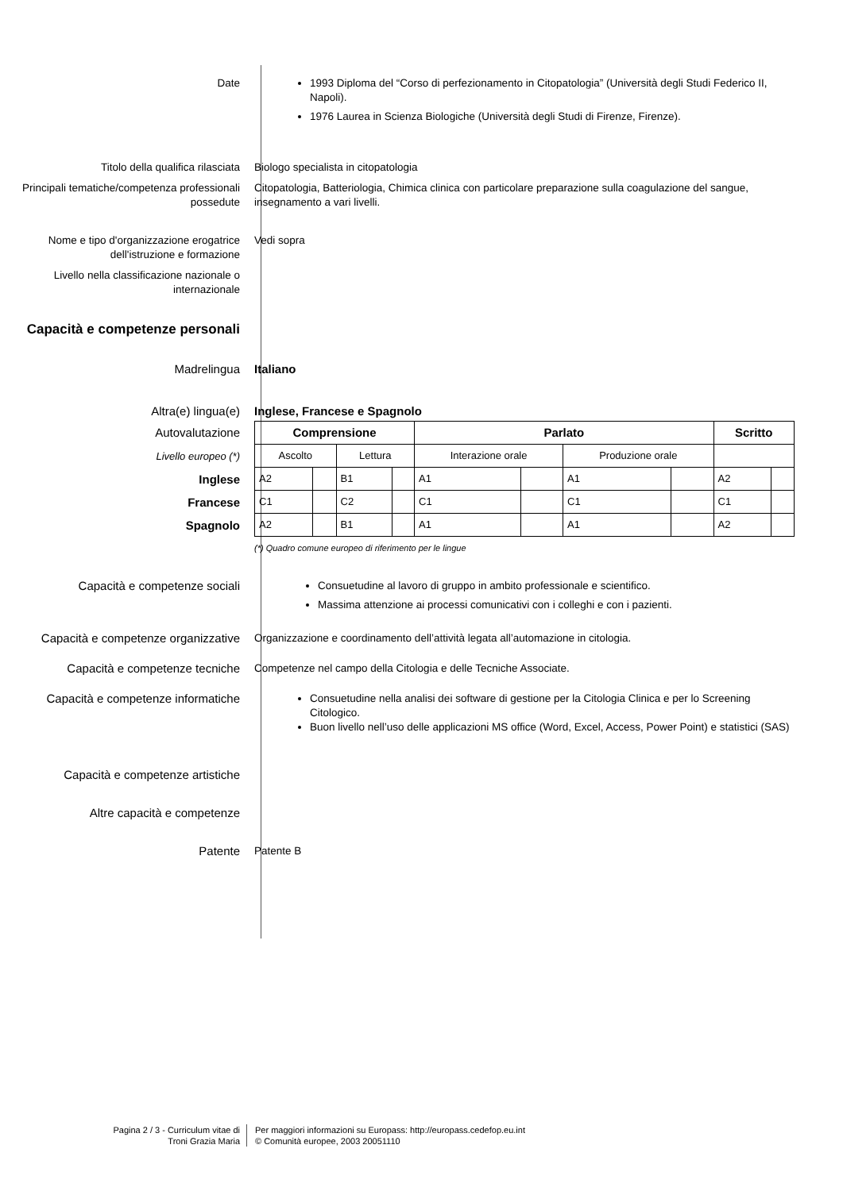Date 1993 Diploma del “Corso di perfezionamento in Citopatologia” (Università degli Studi Federico II, Napoli).
1976 Laurea in Scienza Biologiche (Università degli Studi di Firenze, Firenze).
Titolo della qualifica rilasciata Biologo specialista in citopatologia
Principali tematiche/competenza professionali possedute
Citopatologia, Batteriologia, Chimica clinica con particolare preparazione sulla coagulazione del sangue, insegnamento a vari livelli.
Nome e tipo d'organizzazione erogatrice dell'istruzione e formazione
Vedi sopra
Livello nella classificazione nazionale o internazionale
Capacità e competenze personali
Madrelingua Italiano
Altra(e) lingua(e) Inglese, Francese e Spagnolo
Autovalutazione
Livello europeo (*)
Inglese
Francese
Spagnolo
| Comprensione | | | | Parlato | | | | Scritto | |
| Ascolto | | Lettura | | Interazione orale | | Produzione orale | | | |
| A2 | | B1 | | A1 | | A1 | | A2 | |
| C1 | | C2 | | C1 | | C1 | | C1 | |
| A2 | | B1 | | A1 | | A1 | | A2 | |
(*) Quadro comune europeo di riferimento per le lingue
Capacità e competenze sociali Consuetudine al lavoro di gruppo in ambito professionale e scientifico.
Massima attenzione ai processi comunicativi con i colleghi e con i pazienti.
Capacità e competenze organizzative Organizzazione e coordinamento dell’attività legata all’automazione in citologia.
Capacità e competenze tecniche Competenze nel campo della Citologia e delle Tecniche Associate.
Capacità e competenze informatiche Consuetudine nella analisi dei software di gestione per la Citologia Clinica e per lo Screening Citologico.
Buon livello nell’uso delle applicazioni MS office (Word, Excel, Access, Power Point) e statistici (SAS)
Capacità e competenze artistiche
Altre capacità e competenze
Patente Patente B
Pagina 2 / 3 - Curriculum vitae di
Troni Grazia Maria
Per maggiori informazioni su Europass: http://europass.cedefop.eu.int
© Comunità europee, 2003 20051110